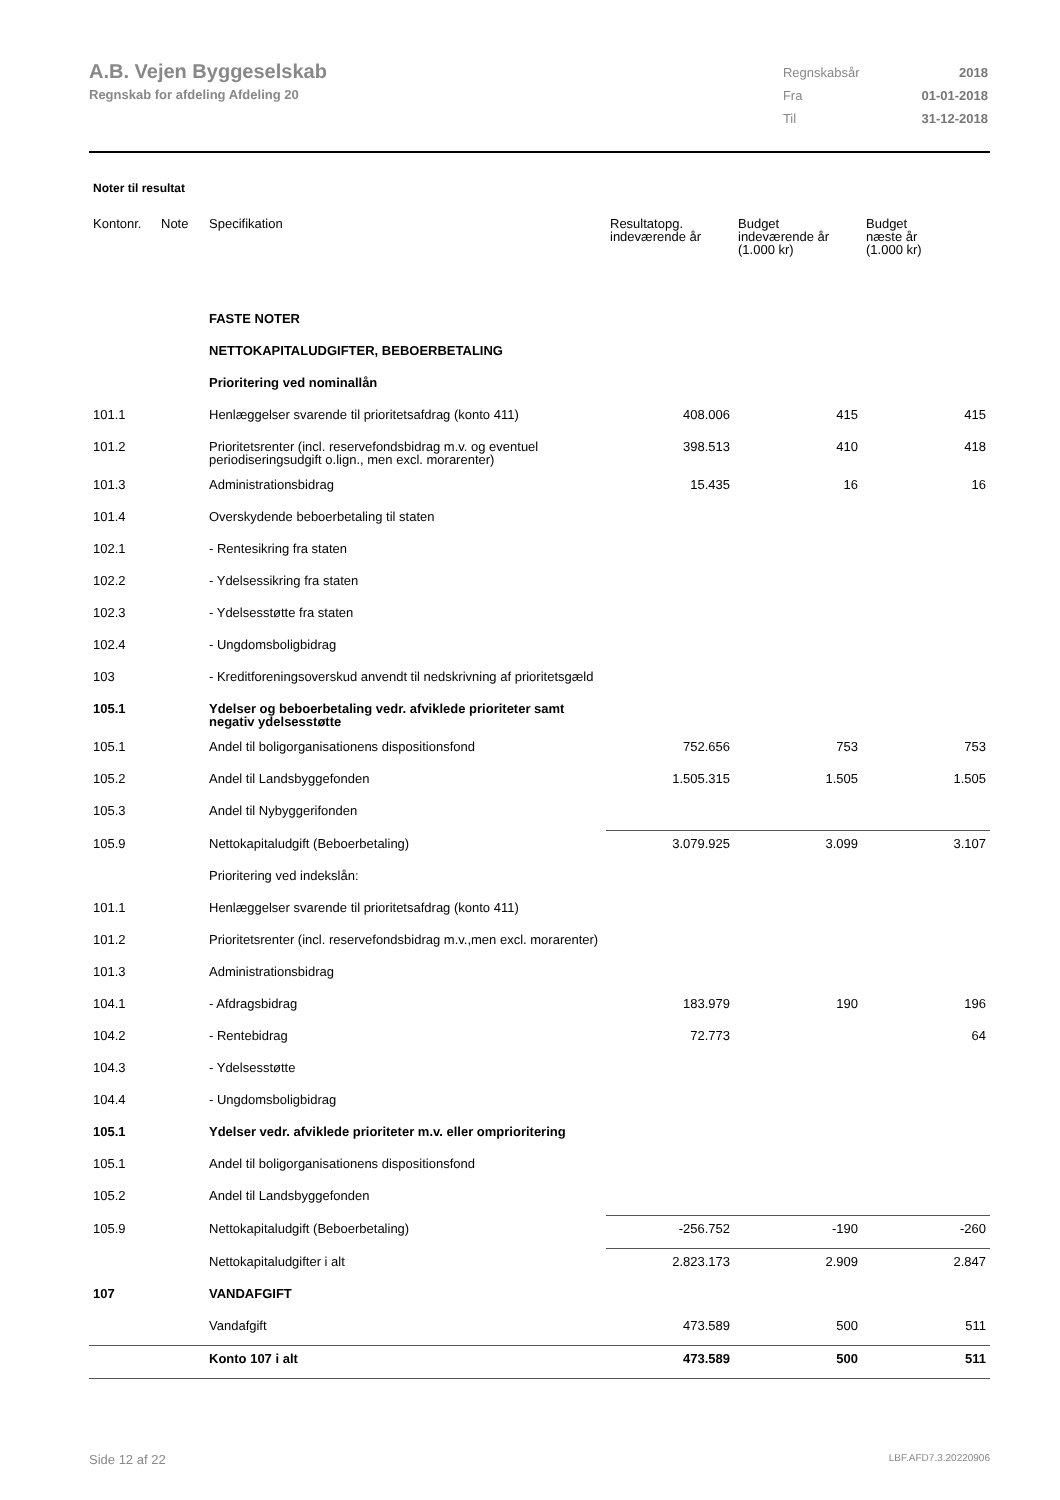A.B. Vejen Byggeselskab
Regnskab for afdeling Afdeling 20
| Regnskabsår | 2018 |
| Fra | 01-01-2018 |
| Til | 31-12-2018 |
Noter til resultat
| Kontonr. | Note | Specifikation | Resultatopg. indeværende år | Budget indeværende år (1.000 kr) | Budget næste år (1.000 kr) |
| --- | --- | --- | --- | --- | --- |
| | | FASTE NOTER | | | |
| | | NETTOKAPITALUDGIFTER, BEBOERBETALING | | | |
| | | Prioritering ved nominallån | | | |
| 101.1 | | Henlæggelser svarende til prioritetsafdrag (konto 411) | 408.006 | 415 | 415 |
| 101.2 | | Prioritetsrenter (incl. reservefondsbidrag m.v. og eventuel periodiseringsudgift o.lign., men excl. morarenter) | 398.513 | 410 | 418 |
| 101.3 | | Administrationsbidrag | 15.435 | 16 | 16 |
| 101.4 | | Overskydende beboerbetaling til staten | | | |
| 102.1 | | - Rentesikring fra staten | | | |
| 102.2 | | - Ydelsessikring fra staten | | | |
| 102.3 | | - Ydelsesstøtte fra staten | | | |
| 102.4 | | - Ungdomsboligbidrag | | | |
| 103 | | - Kreditforeningsoverskud anvendt til nedskrivning af prioritetsgæld | | | |
| 105.1 | | Ydelser og beboerbetaling vedr. afviklede prioriteter samt negativ ydelsesstøtte | | | |
| 105.1 | | Andel til boligorganisationens dispositionsfond | 752.656 | 753 | 753 |
| 105.2 | | Andel til Landsbyggefonden | 1.505.315 | 1.505 | 1.505 |
| 105.3 | | Andel til Nybyggerifonden | | | |
| 105.9 | | Nettokapitaludgift (Beboerbetaling) | 3.079.925 | 3.099 | 3.107 |
| | | Prioritering ved indekslån: | | | |
| 101.1 | | Henlæggelser svarende til prioritetsafdrag (konto 411) | | | |
| 101.2 | | Prioritetsrenter (incl. reservefondsbidrag m.v.,men excl. morarenter) | | | |
| 101.3 | | Administrationsbidrag | | | |
| 104.1 | | - Afdragsbidrag | 183.979 | 190 | 196 |
| 104.2 | | - Rentebidrag | 72.773 | | 64 |
| 104.3 | | - Ydelsesstøtte | | | |
| 104.4 | | - Ungdomsboligbidrag | | | |
| 105.1 | | Ydelser vedr. afviklede prioriteter m.v. eller omprioritering | | | |
| 105.1 | | Andel til boligorganisationens dispositionsfond | | | |
| 105.2 | | Andel til Landsbyggefonden | | | |
| 105.9 | | Nettokapitaludgift (Beboerbetaling) | -256.752 | -190 | -260 |
| | | Nettokapitaludgifter i alt | 2.823.173 | 2.909 | 2.847 |
| 107 | | VANDAFGIFT | | | |
| | | Vandafgift | 473.589 | 500 | 511 |
| | | Konto 107 i alt | 473.589 | 500 | 511 |
Side 12 af 22 LBF.AFD7.3.20220906